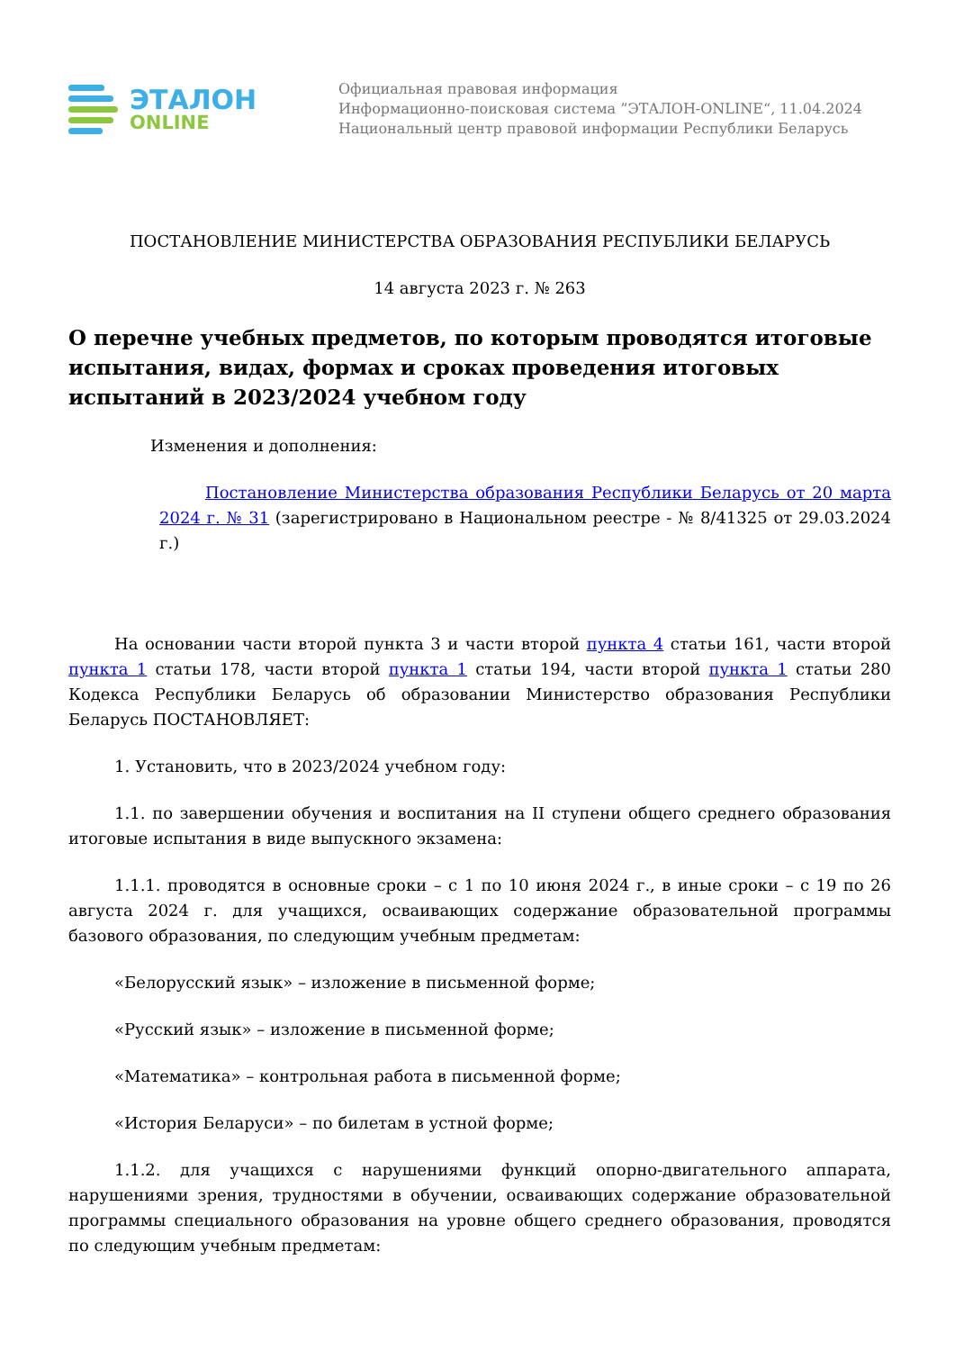ЭТАЛОН
ONLINE
Официальная правовая информация
Информационно-поисковая система ”ЭТАЛОН-ONLINE“, 11.04.2024
Национальный центр правовой информации Республики Беларусь
ПОСТАНОВЛЕНИЕ МИНИСТЕРСТВА ОБРАЗОВАНИЯ РЕСПУБЛИКИ БЕЛАРУСЬ
14 августа 2023 г. № 263
О перечне учебных предметов, по которым проводятся итоговые испытания, видах, формах и сроках проведения итоговых испытаний в 2023/2024 учебном году
Изменения и дополнения:
Постановление Министерства образования Республики Беларусь от 20 марта 2024 г. № 31 (зарегистрировано в Национальном реестре - № 8/41325 от 29.03.2024 г.)
На основании части второй пункта 3 и части второй пункта 4 статьи 161, части второй пункта 1 статьи 178, части второй пункта 1 статьи 194, части второй пункта 1 статьи 280 Кодекса Республики Беларусь об образовании Министерство образования Республики Беларусь ПОСТАНОВЛЯЕТ:
1. Установить, что в 2023/2024 учебном году:
1.1. по завершении обучения и воспитания на II ступени общего среднего образования итоговые испытания в виде выпускного экзамена:
1.1.1. проводятся в основные сроки – с 1 по 10 июня 2024 г., в иные сроки – с 19 по 26 августа 2024 г. для учащихся, осваивающих содержание образовательной программы базового образования, по следующим учебным предметам:
«Белорусский язык» – изложение в письменной форме;
«Русский язык» – изложение в письменной форме;
«Математика» – контрольная работа в письменной форме;
«История Беларуси» – по билетам в устной форме;
1.1.2. для учащихся с нарушениями функций опорно-двигательного аппарата, нарушениями зрения, трудностями в обучении, осваивающих содержание образовательной программы специального образования на уровне общего среднего образования, проводятся по следующим учебным предметам: